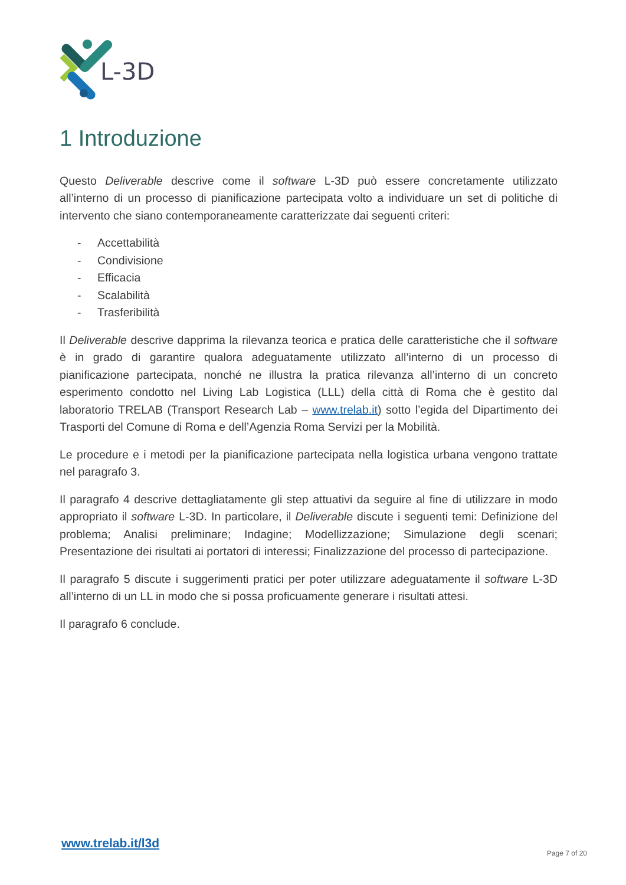L-3D
1 Introduzione
Questo Deliverable descrive come il software L-3D può essere concretamente utilizzato all’interno di un processo di pianificazione partecipata volto a individuare un set di politiche di intervento che siano contemporaneamente caratterizzate dai seguenti criteri:
- Accettabilità
- Condivisione
- Efficacia
- Scalabilità
- Trasferibilità
Il Deliverable descrive dapprima la rilevanza teorica e pratica delle caratteristiche che il software è in grado di garantire qualora adeguatamente utilizzato all’interno di un processo di pianificazione partecipata, nonché ne illustra la pratica rilevanza all’interno di un concreto esperimento condotto nel Living Lab Logistica (LLL) della città di Roma che è gestito dal laboratorio TRELAB (Transport Research Lab – www.trelab.it) sotto l’egida del Dipartimento dei Trasporti del Comune di Roma e dell’Agenzia Roma Servizi per la Mobilità.
Le procedure e i metodi per la pianificazione partecipata nella logistica urbana vengono trattate nel paragrafo 3.
Il paragrafo 4 descrive dettagliatamente gli step attuativi da seguire al fine di utilizzare in modo appropriato il software L-3D. In particolare, il Deliverable discute i seguenti temi: Definizione del problema; Analisi preliminare; Indagine; Modellizzazione; Simulazione degli scenari; Presentazione dei risultati ai portatori di interessi; Finalizzazione del processo di partecipazione.
Il paragrafo 5 discute i suggerimenti pratici per poter utilizzare adeguatamente il software L-3D all’interno di un LL in modo che si possa proficuamente generare i risultati attesi.
Il paragrafo 6 conclude.
www.trelab.it/l3d
Page 7 of 20